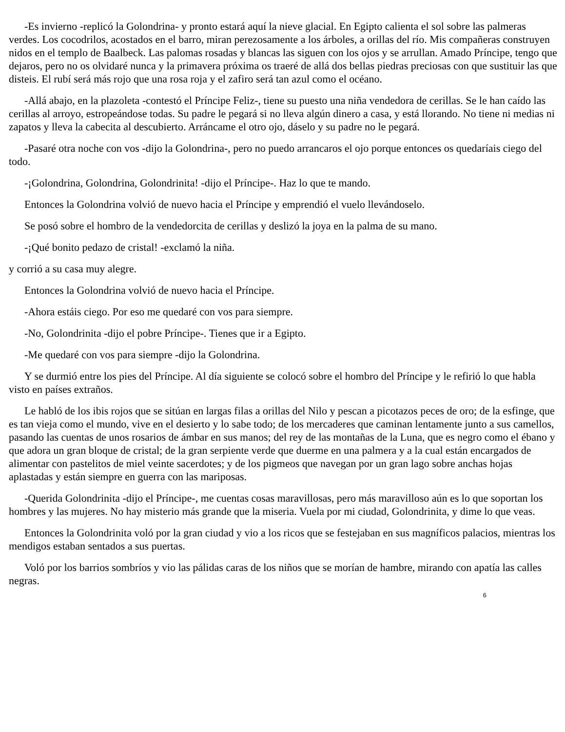-Es invierno -replicó la Golondrina- y pronto estará aquí la nieve glacial. En Egipto calienta el sol sobre las palmeras verdes. Los cocodrilos, acostados en el barro, miran perezosamente a los árboles, a orillas del río. Mis compañeras construyen nidos en el templo de Baalbeck. Las palomas rosadas y blancas las siguen con los ojos y se arrullan. Amado Príncipe, tengo que dejaros, pero no os olvidaré nunca y la primavera próxima os traeré de allá dos bellas piedras preciosas con que sustituir las que disteis. El rubí será más rojo que una rosa roja y el zafiro será tan azul como el océano.
-Allá abajo, en la plazoleta -contestó el Príncipe Feliz-, tiene su puesto una niña vendedora de cerillas. Se le han caído las cerillas al arroyo, estropeándose todas. Su padre le pegará si no lleva algún dinero a casa, y está llorando. No tiene ni medias ni zapatos y lleva la cabecita al descubierto. Arráncame el otro ojo, dáselo y su padre no le pegará.
-Pasaré otra noche con vos -dijo la Golondrina-, pero no puedo arrancaros el ojo porque entonces os quedaríais ciego del todo.
-¡Golondrina, Golondrina, Golondrinita! -dijo el Príncipe-. Haz lo que te mando.
Entonces la Golondrina volvió de nuevo hacia el Príncipe y emprendió el vuelo llevándoselo.
Se posó sobre el hombro de la vendedorcita de cerillas y deslizó la joya en la palma de su mano.
-¡Qué bonito pedazo de cristal! -exclamó la niña.
y corrió a su casa muy alegre.
Entonces la Golondrina volvió de nuevo hacia el Príncipe.
-Ahora estáis ciego. Por eso me quedaré con vos para siempre.
-No, Golondrinita -dijo el pobre Príncipe-. Tienes que ir a Egipto.
-Me quedaré con vos para siempre -dijo la Golondrina.
Y se durmió entre los pies del Príncipe. Al día siguiente se colocó sobre el hombro del Príncipe y le refirió lo que habla visto en países extraños.
Le habló de los ibis rojos que se sitúan en largas filas a orillas del Nilo y pescan a picotazos peces de oro; de la esfinge, que es tan vieja como el mundo, vive en el desierto y lo sabe todo; de los mercaderes que caminan lentamente junto a sus camellos, pasando las cuentas de unos rosarios de ámbar en sus manos; del rey de las montañas de la Luna, que es negro como el ébano y que adora un gran bloque de cristal; de la gran serpiente verde que duerme en una palmera y a la cual están encargados de alimentar con pastelitos de miel veinte sacerdotes; y de los pigmeos que navegan por un gran lago sobre anchas hojas aplastadas y están siempre en guerra con las mariposas.
-Querida Golondrinita -dijo el Príncipe-, me cuentas cosas maravillosas, pero más maravilloso aún es lo que soportan los hombres y las mujeres. No hay misterio más grande que la miseria. Vuela por mi ciudad, Golondrinita, y dime lo que veas.
Entonces la Golondrinita voló por la gran ciudad y vio a los ricos que se festejaban en sus magníficos palacios, mientras los mendigos estaban sentados a sus puertas.
Voló por los barrios sombríos y vio las pálidas caras de los niños que se morían de hambre, mirando con apatía las calles negras.
6